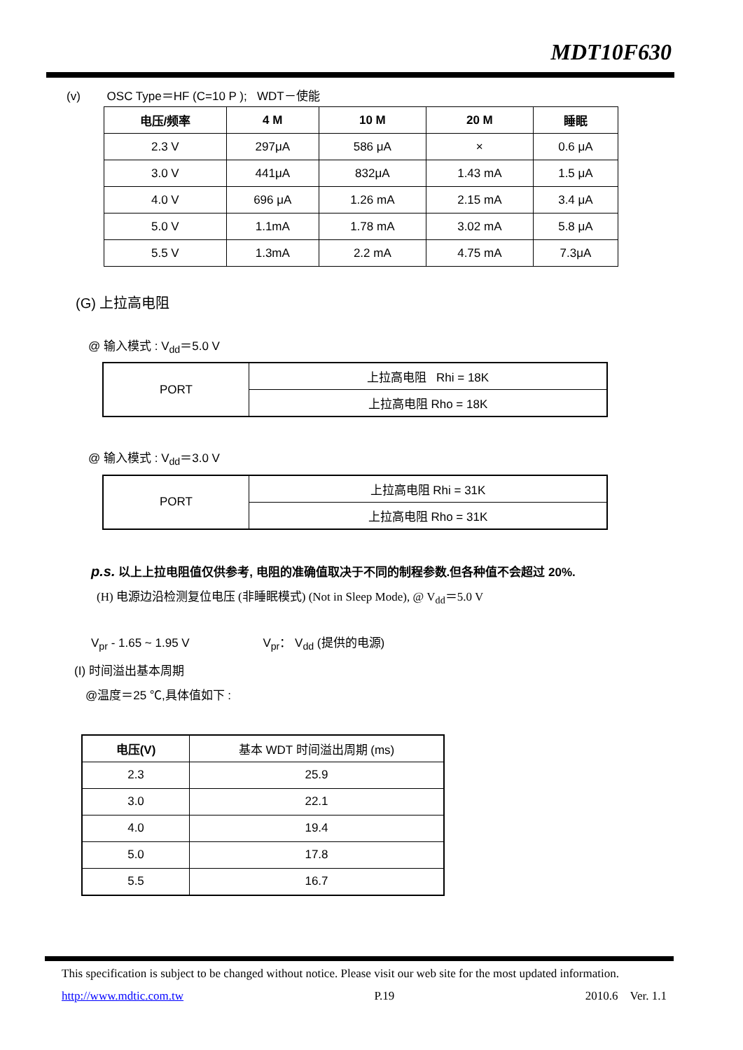MDT10F630
(v) OSC Type＝HF (C=10 P ); WDT－使能
| 电压/频率 | 4 M | 10 M | 20 M | 睡眠 |
| --- | --- | --- | --- | --- |
| 2.3 V | 297μA | 586 μA | × | 0.6 μA |
| 3.0 V | 441μA | 832μA | 1.43 mA | 1.5 μA |
| 4.0 V | 696 μA | 1.26 mA | 2.15 mA | 3.4 μA |
| 5.0 V | 1.1mA | 1.78 mA | 3.02 mA | 5.8 μA |
| 5.5 V | 1.3mA | 2.2 mA | 4.75 mA | 7.3μA |
(G) 上拉高电阻
@ 输入模式 : V<sub>dd</sub>＝5.0 V
| PORT | 上拉高电阻 Rhi = 18K |
| | 上拉高电阻 Rho = 18K |
@ 输入模式 : V<sub>dd</sub>＝3.0 V
| PORT | 上拉高电阻 Rhi = 31K |
| | 上拉高电阻 Rho = 31K |
p.s. 以上上拉电阻值仅供参考, 电阻的准确值取决于不同的制程参数.但各种值不会超过 20%.
(H) 电源边沿检测复位电压 (非睡眠模式) (Not in Sleep Mode), @ V<sub>dd</sub>＝5.0 V
V<sub>pr</sub> - 1.65 ~ 1.95 V V<sub>pr</sub>： V<sub>dd</sub> (提供的电源)
(I) 时间溢出基本周期
@温度＝25 ℃,具体值如下 :
| 电压(V) | 基本 WDT 时间溢出周期 (ms) |
| 2.3 | 25.9 |
| 3.0 | 22.1 |
| 4.0 | 19.4 |
| 5.0 | 17.8 |
| 5.5 | 16.7 |
This specification is subject to be changed without notice. Please visit our web site for the most updated information.
http://www.mdtic.com.tw P.19 2010.6 Ver. 1.1